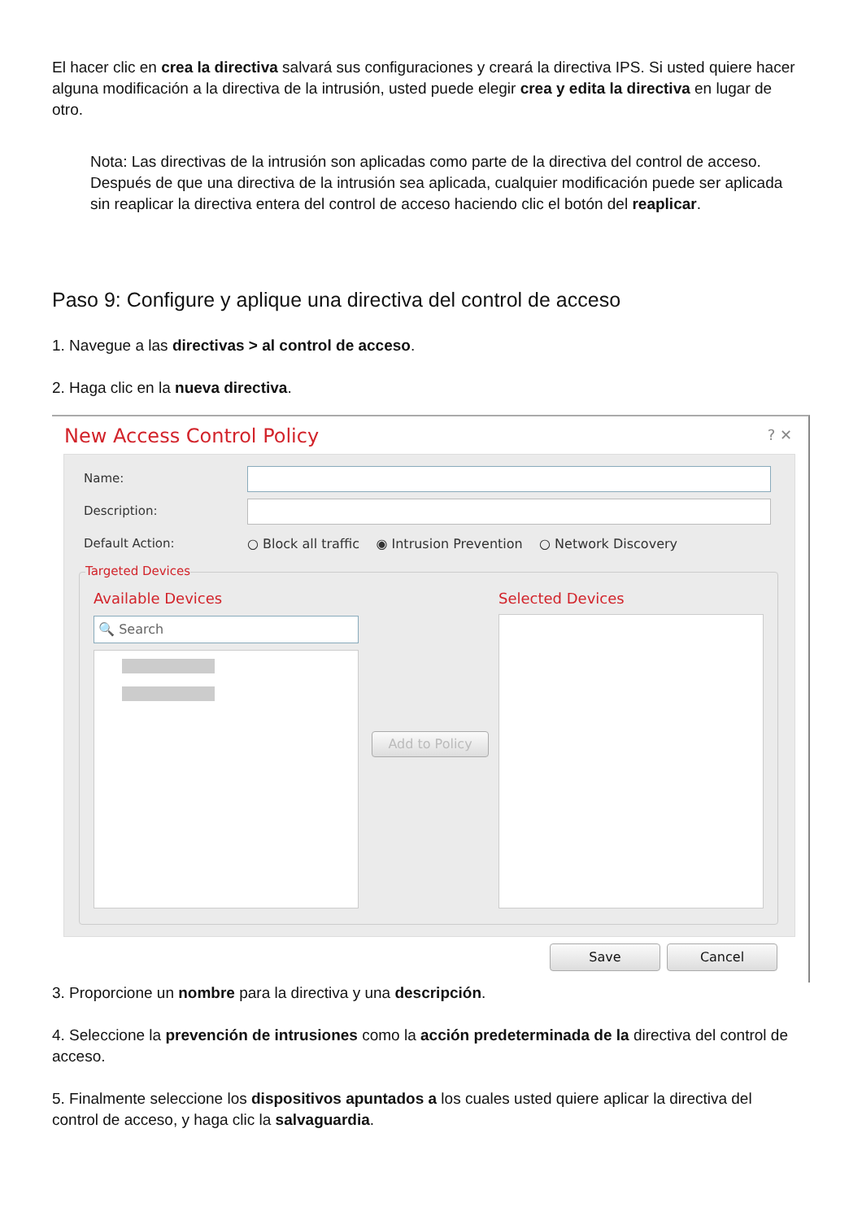El hacer clic en crea la directiva salvará sus configuraciones y creará la directiva IPS. Si usted quiere hacer alguna modificación a la directiva de la intrusión, usted puede elegir crea y edita la directiva en lugar de otro.
Nota: Las directivas de la intrusión son aplicadas como parte de la directiva del control de acceso. Después de que una directiva de la intrusión sea aplicada, cualquier modificación puede ser aplicada sin reaplicar la directiva entera del control de acceso haciendo clic el botón del reaplicar.
Paso 9: Configure y aplique una directiva del control de acceso
1. Navegue a las directivas > al control de acceso.
2. Haga clic en la nueva directiva.
New Access Control Policy ? ✕
Name:
Description:
Default Action:
○ Block all traffic ◉ Intrusion Prevention ○ Network Discovery
Targeted Devices
Available Devices Selected Devices
🔍 Search
Add to Policy
Save Cancel
3. Proporcione un nombre para la directiva y una descripción.
4. Seleccione la prevención de intrusiones como la acción predeterminada de la directiva del control de acceso.
5. Finalmente seleccione los dispositivos apuntados a los cuales usted quiere aplicar la directiva del control de acceso, y haga clic la salvaguardia.